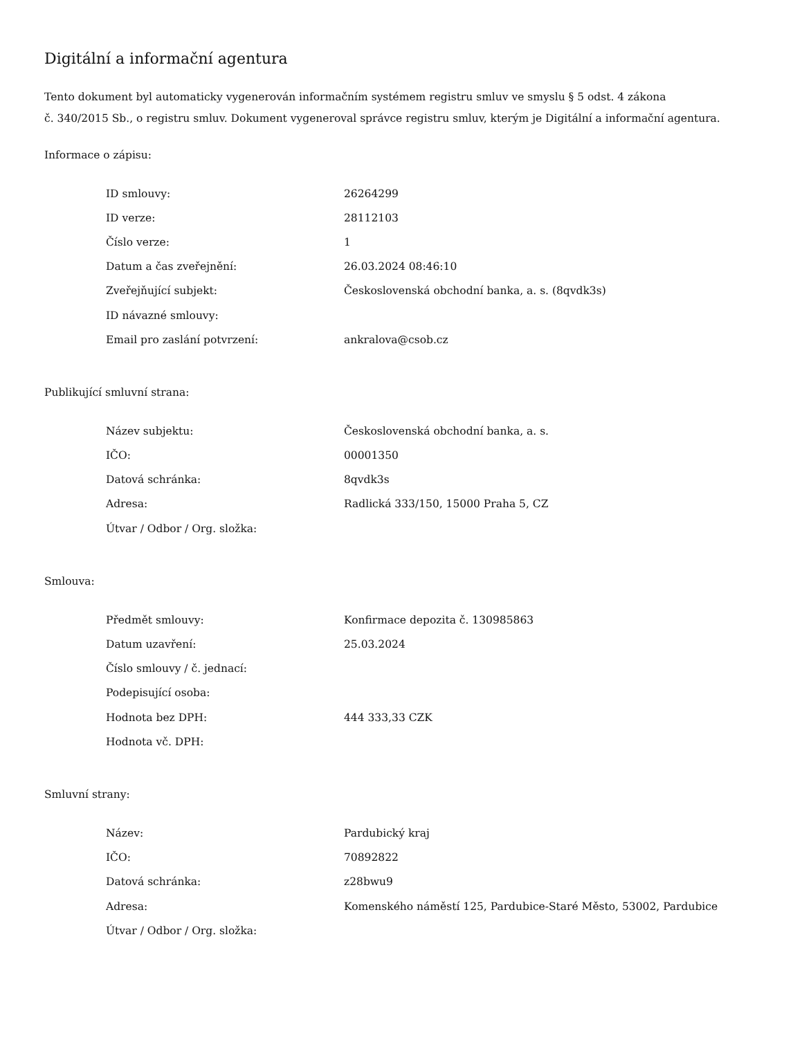Digitální a informační agentura
Tento dokument byl automaticky vygenerován informačním systémem registru smluv ve smyslu § 5 odst. 4 zákona
č. 340/2015 Sb., o registru smluv. Dokument vygeneroval správce registru smluv, kterým je Digitální a informační agentura.
Informace o zápisu:
| ID smlouvy: | 26264299 |
| ID verze: | 28112103 |
| Číslo verze: | 1 |
| Datum a čas zveřejnění: | 26.03.2024 08:46:10 |
| Zveřejňující subjekt: | Československá obchodní banka, a. s. (8qvdk3s) |
| ID návazné smlouvy: | |
| Email pro zaslání potvrzení: | ankralova@csob.cz |
Publikující smluvní strana:
| Název subjektu: | Československá obchodní banka, a. s. |
| IČO: | 00001350 |
| Datová schránka: | 8qvdk3s |
| Adresa: | Radlická 333/150, 15000 Praha 5, CZ |
| Útvar / Odbor / Org. složka: | |
Smlouva:
| Předmět smlouvy: | Konfirmace depozita č. 130985863 |
| Datum uzavření: | 25.03.2024 |
| Číslo smlouvy / č. jednací: | |
| Podepisující osoba: | |
| Hodnota bez DPH: | 444 333,33 CZK |
| Hodnota vč. DPH: | |
Smluvní strany:
| Název: | Pardubický kraj |
| IČO: | 70892822 |
| Datová schránka: | z28bwu9 |
| Adresa: | Komenského náměstí 125, Pardubice-Staré Město, 53002, Pardubice |
| Útvar / Odbor / Org. složka: | |